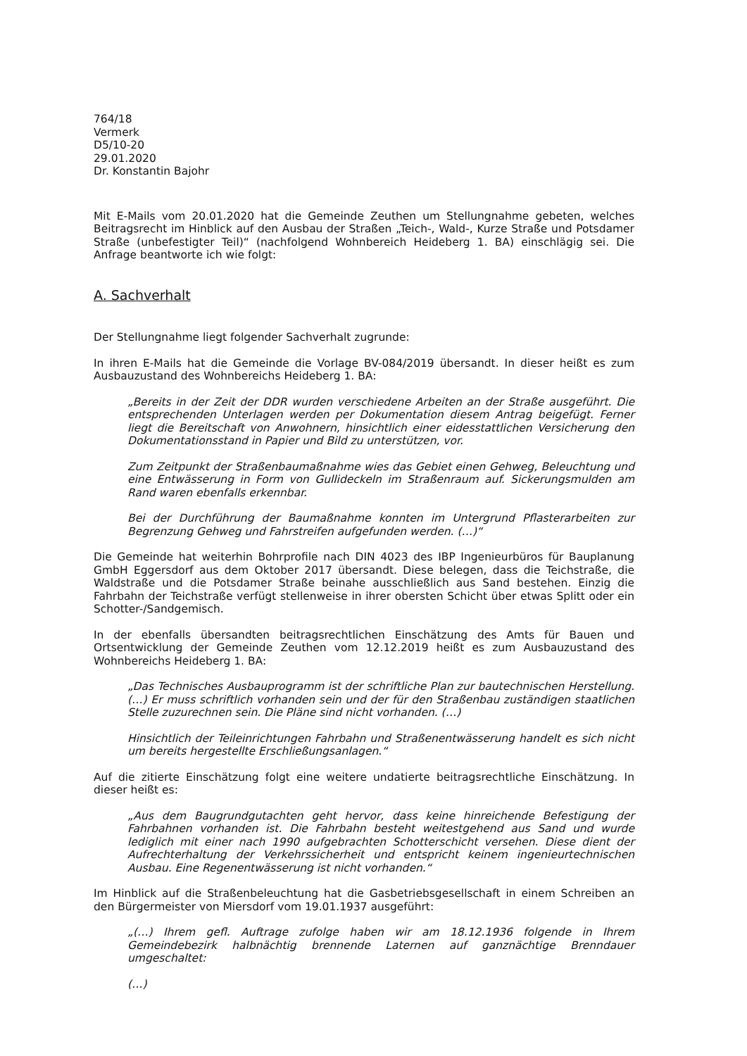764/18
Vermerk
D5/10-20
29.01.2020
Dr. Konstantin Bajohr
Mit E-Mails vom 20.01.2020 hat die Gemeinde Zeuthen um Stellungnahme gebeten, welches Beitragsrecht im Hinblick auf den Ausbau der Straßen „Teich-, Wald-, Kurze Straße und Potsdamer Straße (unbefestigter Teil)“ (nachfolgend Wohnbereich Heideberg 1. BA) einschlägig sei. Die Anfrage beantworte ich wie folgt:
A. Sachverhalt
Der Stellungnahme liegt folgender Sachverhalt zugrunde:
In ihren E-Mails hat die Gemeinde die Vorlage BV-084/2019 übersandt. In dieser heißt es zum Ausbauzustand des Wohnbereichs Heideberg 1. BA:
„Bereits in der Zeit der DDR wurden verschiedene Arbeiten an der Straße ausgeführt. Die entsprechenden Unterlagen werden per Dokumentation diesem Antrag beigefügt. Ferner liegt die Bereitschaft von Anwohnern, hinsichtlich einer eidesstattlichen Versicherung den Dokumentationsstand in Papier und Bild zu unterstützen, vor.
Zum Zeitpunkt der Straßenbaumaßnahme wies das Gebiet einen Gehweg, Beleuchtung und eine Entwässerung in Form von Gullideckeln im Straßenraum auf. Sickerungsmulden am Rand waren ebenfalls erkennbar.
Bei der Durchführung der Baumaßnahme konnten im Untergrund Pflasterarbeiten zur Begrenzung Gehweg und Fahrstreifen aufgefunden werden. (…)“
Die Gemeinde hat weiterhin Bohrprofile nach DIN 4023 des IBP Ingenieurbüros für Bauplanung GmbH Eggersdorf aus dem Oktober 2017 übersandt. Diese belegen, dass die Teichstraße, die Waldstraße und die Potsdamer Straße beinahe ausschließlich aus Sand bestehen. Einzig die Fahrbahn der Teichstraße verfügt stellenweise in ihrer obersten Schicht über etwas Splitt oder ein Schotter-/Sandgemisch.
In der ebenfalls übersandten beitragsrechtlichen Einschätzung des Amts für Bauen und Ortsentwicklung der Gemeinde Zeuthen vom 12.12.2019 heißt es zum Ausbauzustand des Wohnbereichs Heideberg 1. BA:
„Das Technisches Ausbauprogramm ist der schriftliche Plan zur bautechnischen Herstellung. (…) Er muss schriftlich vorhanden sein und der für den Straßenbau zuständigen staatlichen Stelle zuzurechnen sein. Die Pläne sind nicht vorhanden. (…)
Hinsichtlich der Teileinrichtungen Fahrbahn und Straßenentwässerung handelt es sich nicht um bereits hergestellte Erschließungsanlagen.“
Auf die zitierte Einschätzung folgt eine weitere undatierte beitragsrechtliche Einschätzung. In dieser heißt es:
„Aus dem Baugrundgutachten geht hervor, dass keine hinreichende Befestigung der Fahrbahnen vorhanden ist. Die Fahrbahn besteht weitestgehend aus Sand und wurde lediglich mit einer nach 1990 aufgebrachten Schotterschicht versehen. Diese dient der Aufrechterhaltung der Verkehrssicherheit und entspricht keinem ingenieurtechnischen Ausbau. Eine Regenentwässerung ist nicht vorhanden.“
Im Hinblick auf die Straßenbeleuchtung hat die Gasbetriebsgesellschaft in einem Schreiben an den Bürgermeister von Miersdorf vom 19.01.1937 ausgeführt:
„(…) Ihrem gefl. Auftrage zufolge haben wir am 18.12.1936 folgende in Ihrem Gemeindebezirk halbnächtig brennende Laternen auf ganznächtige Brenndauer umgeschaltet:
(…)